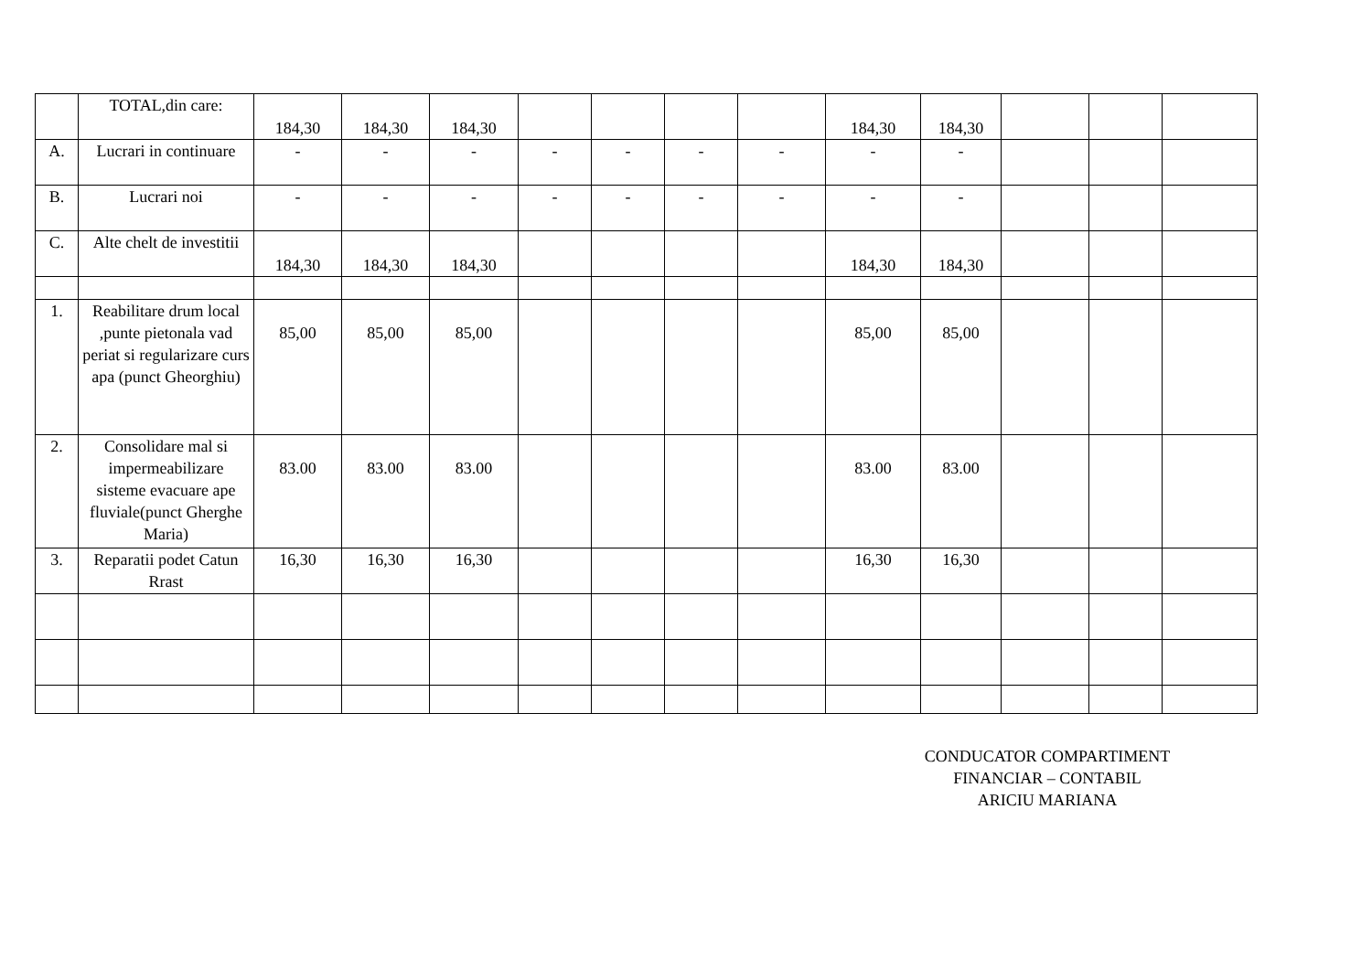| | TOTAL,din care: | 184,30 | 184,30 | 184,30 | | | | | 184,30 | 184,30 | | | |
| A. | Lucrari in continuare | - | - | - | - | - | - | - | - | - | | | |
| B. | Lucrari noi | - | - | - | - | - | - | - | - | - | | | |
| C. | Alte chelt de investitii | 184,30 | 184,30 | 184,30 | | | | | 184,30 | 184,30 | | | |
| 1. | Reabilitare drum local ,punte pietonala vad periat si regularizare curs apa (punct Gheorghiu) | 85,00 | 85,00 | 85,00 | | | | | 85,00 | 85,00 | | | |
| 2. | Consolidare mal si impermeabilizare sisteme evacuare ape fluviale(punct Gherghe Maria) | 83.00 | 83.00 | 83.00 | | | | | 83.00 | 83.00 | | | |
| 3. | Reparatii podet Catun Rrast | 16,30 | 16,30 | 16,30 | | | | | 16,30 | 16,30 | | | |
CONDUCATOR COMPARTIMENT
FINANCIAR – CONTABIL
ARICIU MARIANA